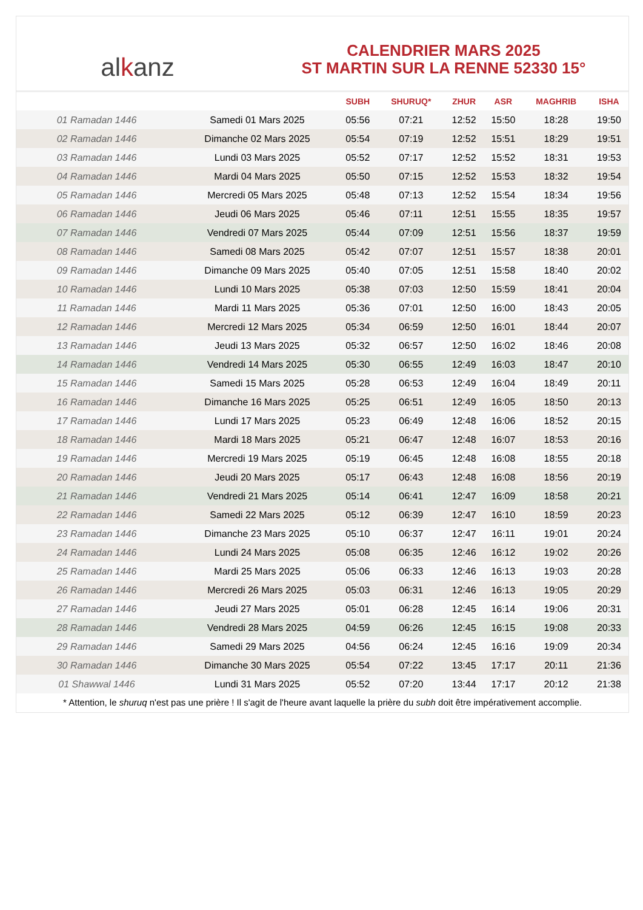alkanz
CALENDRIER MARS 2025
ST MARTIN SUR LA RENNE 52330 15°
| | | SUBH | SHURUQ* | ZHUR | ASR | MAGHRIB | ISHA |
| --- | --- | --- | --- | --- | --- | --- | --- |
| 01 Ramadan 1446 | Samedi 01 Mars 2025 | 05:56 | 07:21 | 12:52 | 15:50 | 18:28 | 19:50 |
| 02 Ramadan 1446 | Dimanche 02 Mars 2025 | 05:54 | 07:19 | 12:52 | 15:51 | 18:29 | 19:51 |
| 03 Ramadan 1446 | Lundi 03 Mars 2025 | 05:52 | 07:17 | 12:52 | 15:52 | 18:31 | 19:53 |
| 04 Ramadan 1446 | Mardi 04 Mars 2025 | 05:50 | 07:15 | 12:52 | 15:53 | 18:32 | 19:54 |
| 05 Ramadan 1446 | Mercredi 05 Mars 2025 | 05:48 | 07:13 | 12:52 | 15:54 | 18:34 | 19:56 |
| 06 Ramadan 1446 | Jeudi 06 Mars 2025 | 05:46 | 07:11 | 12:51 | 15:55 | 18:35 | 19:57 |
| 07 Ramadan 1446 | Vendredi 07 Mars 2025 | 05:44 | 07:09 | 12:51 | 15:56 | 18:37 | 19:59 |
| 08 Ramadan 1446 | Samedi 08 Mars 2025 | 05:42 | 07:07 | 12:51 | 15:57 | 18:38 | 20:01 |
| 09 Ramadan 1446 | Dimanche 09 Mars 2025 | 05:40 | 07:05 | 12:51 | 15:58 | 18:40 | 20:02 |
| 10 Ramadan 1446 | Lundi 10 Mars 2025 | 05:38 | 07:03 | 12:50 | 15:59 | 18:41 | 20:04 |
| 11 Ramadan 1446 | Mardi 11 Mars 2025 | 05:36 | 07:01 | 12:50 | 16:00 | 18:43 | 20:05 |
| 12 Ramadan 1446 | Mercredi 12 Mars 2025 | 05:34 | 06:59 | 12:50 | 16:01 | 18:44 | 20:07 |
| 13 Ramadan 1446 | Jeudi 13 Mars 2025 | 05:32 | 06:57 | 12:50 | 16:02 | 18:46 | 20:08 |
| 14 Ramadan 1446 | Vendredi 14 Mars 2025 | 05:30 | 06:55 | 12:49 | 16:03 | 18:47 | 20:10 |
| 15 Ramadan 1446 | Samedi 15 Mars 2025 | 05:28 | 06:53 | 12:49 | 16:04 | 18:49 | 20:11 |
| 16 Ramadan 1446 | Dimanche 16 Mars 2025 | 05:25 | 06:51 | 12:49 | 16:05 | 18:50 | 20:13 |
| 17 Ramadan 1446 | Lundi 17 Mars 2025 | 05:23 | 06:49 | 12:48 | 16:06 | 18:52 | 20:15 |
| 18 Ramadan 1446 | Mardi 18 Mars 2025 | 05:21 | 06:47 | 12:48 | 16:07 | 18:53 | 20:16 |
| 19 Ramadan 1446 | Mercredi 19 Mars 2025 | 05:19 | 06:45 | 12:48 | 16:08 | 18:55 | 20:18 |
| 20 Ramadan 1446 | Jeudi 20 Mars 2025 | 05:17 | 06:43 | 12:48 | 16:08 | 18:56 | 20:19 |
| 21 Ramadan 1446 | Vendredi 21 Mars 2025 | 05:14 | 06:41 | 12:47 | 16:09 | 18:58 | 20:21 |
| 22 Ramadan 1446 | Samedi 22 Mars 2025 | 05:12 | 06:39 | 12:47 | 16:10 | 18:59 | 20:23 |
| 23 Ramadan 1446 | Dimanche 23 Mars 2025 | 05:10 | 06:37 | 12:47 | 16:11 | 19:01 | 20:24 |
| 24 Ramadan 1446 | Lundi 24 Mars 2025 | 05:08 | 06:35 | 12:46 | 16:12 | 19:02 | 20:26 |
| 25 Ramadan 1446 | Mardi 25 Mars 2025 | 05:06 | 06:33 | 12:46 | 16:13 | 19:03 | 20:28 |
| 26 Ramadan 1446 | Mercredi 26 Mars 2025 | 05:03 | 06:31 | 12:46 | 16:13 | 19:05 | 20:29 |
| 27 Ramadan 1446 | Jeudi 27 Mars 2025 | 05:01 | 06:28 | 12:45 | 16:14 | 19:06 | 20:31 |
| 28 Ramadan 1446 | Vendredi 28 Mars 2025 | 04:59 | 06:26 | 12:45 | 16:15 | 19:08 | 20:33 |
| 29 Ramadan 1446 | Samedi 29 Mars 2025 | 04:56 | 06:24 | 12:45 | 16:16 | 19:09 | 20:34 |
| 30 Ramadan 1446 | Dimanche 30 Mars 2025 | 05:54 | 07:22 | 13:45 | 17:17 | 20:11 | 21:36 |
| 01 Shawwal 1446 | Lundi 31 Mars 2025 | 05:52 | 07:20 | 13:44 | 17:17 | 20:12 | 21:38 |
* Attention, le shuruq n'est pas une prière ! Il s'agit de l'heure avant laquelle la prière du subh doit être impérativement accomplie.